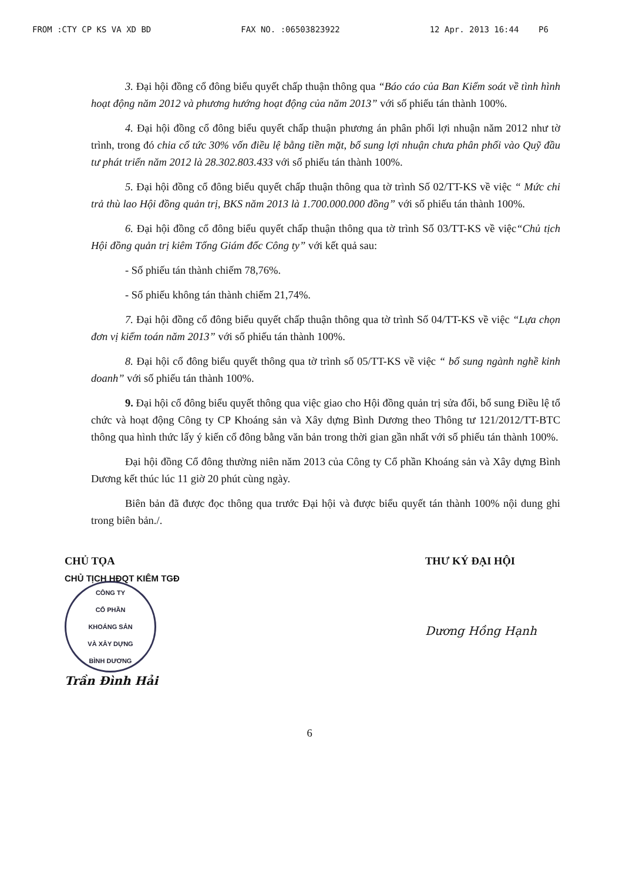FROM :CTY CP KS VA XD BD FAX NO. :06503823922 12 Apr. 2013 16:44 P6
3. Đại hội đồng cổ đông biểu quyết chấp thuận thông qua “Báo cáo của Ban Kiểm soát về tình hình hoạt động năm 2012 và phương hướng hoạt động của năm 2013” với số phiếu tán thành 100%.
4. Đại hội đồng cổ đông biểu quyết chấp thuận phương án phân phối lợi nhuận năm 2012 như tờ trình, trong đó chia cổ tức 30% vốn điều lệ bằng tiền mặt, bổ sung lợi nhuận chưa phân phối vào Quỹ đầu tư phát triển năm 2012 là 28.302.803.433 với số phiếu tán thành 100%.
5. Đại hội đồng cổ đông biểu quyết chấp thuận thông qua tờ trình Số 02/TT-KS về việc “ Mức chi trả thù lao Hội đồng quản trị, BKS năm 2013 là 1.700.000.000 đồng” với số phiếu tán thành 100%.
6. Đại hội đồng cổ đông biểu quyết chấp thuận thông qua tờ trình Số 03/TT-KS về việc“Chủ tịch Hội đồng quản trị kiêm Tổng Giám đốc Công ty” với kết quả sau:
- Số phiếu tán thành chiếm 78,76%.
- Số phiếu không tán thành chiếm 21,74%.
7. Đại hội đồng cổ đông biểu quyết chấp thuận thông qua tờ trình Số 04/TT-KS về việc “Lựa chọn đơn vị kiểm toán năm 2013” với số phiếu tán thành 100%.
8. Đại hội cổ đông biểu quyết thông qua tờ trình số 05/TT-KS về việc “ bổ sung ngành nghề kinh doanh” với số phiếu tán thành 100%.
9. Đại hội cổ đông biểu quyết thông qua việc giao cho Hội đồng quản trị sửa đổi, bổ sung Điều lệ tổ chức và hoạt động Công ty CP Khoáng sản và Xây dựng Bình Dương theo Thông tư 121/2012/TT-BTC thông qua hình thức lấy ý kiến cổ đông bằng văn bản trong thời gian gần nhất với số phiếu tán thành 100%.
Đại hội đồng Cổ đông thường niên năm 2013 của Công ty Cổ phần Khoáng sản và Xây dựng Bình Dương kết thúc lúc 11 giờ 20 phút cùng ngày.
Biên bản đã được đọc thông qua trước Đại hội và được biểu quyết tán thành 100% nội dung ghi trong biên bản./.
CHỦ TỌA
CHỦ TỊCH HĐQT KIÊM TGĐ
CÔNG TY
CỔ PHẦN
KHOÁNG SẢN
VÀ XÂY DỰNG
BÌNH DƯƠNG
Trần Đình Hải
THƯ KÝ ĐẠI HỘI
Dương Hồng Hạnh
6